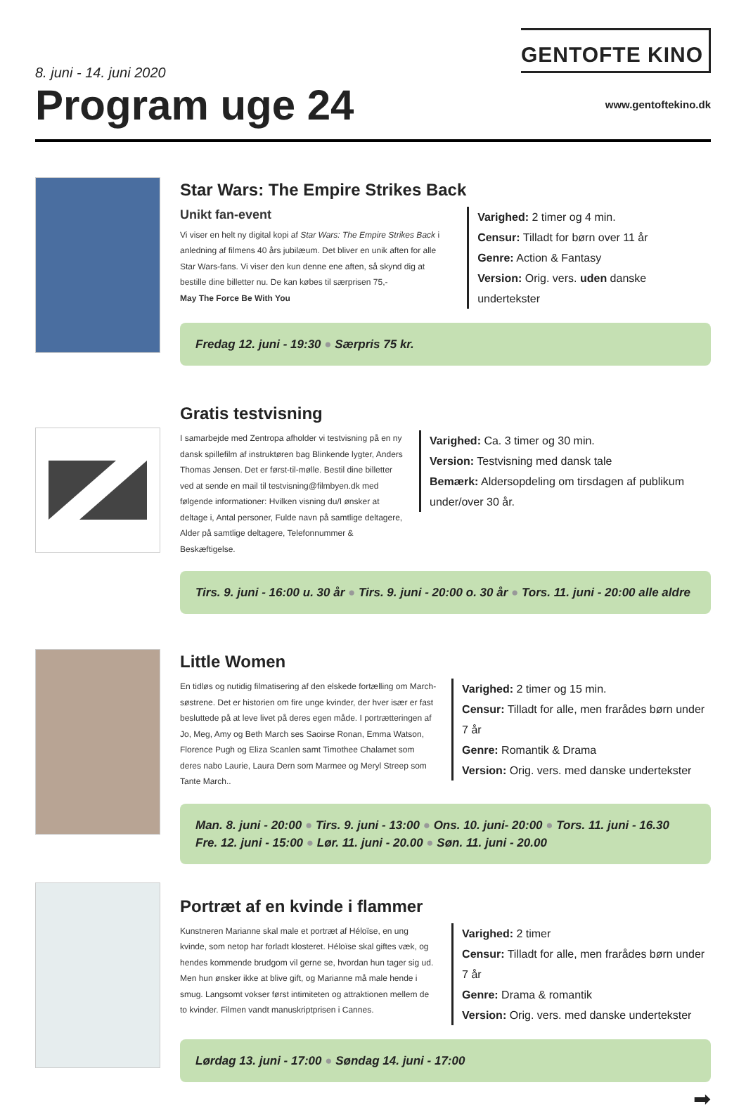8. juni - 14. juni 2020
Program uge 24
GENTOFTE KINO
www.gentoftekino.dk
Star Wars: The Empire Strikes Back
Unikt fan-event
Vi viser en helt ny digital kopi af Star Wars: The Empire Strikes Back i anledning af filmens 40 års jubilæum. Det bliver en unik aften for alle Star Wars-fans. Vi viser den kun denne ene aften, så skynd dig at bestille dine billetter nu. De kan købes til særprisen 75,-
May The Force Be With You
Varighed: 2 timer og 4 min.
Censur: Tilladt for børn over 11 år
Genre: Action & Fantasy
Version: Orig. vers. uden danske undertekster
Fredag 12. juni - 19:30 ● Særpris 75 kr.
Gratis testvisning
I samarbejde med Zentropa afholder vi testvisning på en ny dansk spillefilm af instruktøren bag Blinkende lygter, Anders Thomas Jensen. Det er først-til-mølle. Bestil dine billetter ved at sende en mail til testvisning@filmbyen.dk med følgende informationer: Hvilken visning du/I ønsker at deltage i, Antal personer, Fulde navn på samtlige deltagere, Alder på samtlige deltagere, Telefonnummer & Beskæftigelse.
Varighed: Ca. 3 timer og 30 min.
Version: Testvisning med dansk tale
Bemærk: Aldersopdeling om tirsdagen af publikum under/over 30 år.
Tirs. 9. juni - 16:00 u. 30 år ● Tirs. 9. juni - 20:00 o. 30 år ● Tors. 11. juni - 20:00 alle aldre
Little Women
En tidløs og nutidig filmatisering af den elskede fortælling om March-søstrene. Det er historien om fire unge kvinder, der hver især er fast besluttede på at leve livet på deres egen måde. I portrætteringen af Jo, Meg, Amy og Beth March ses Saoirse Ronan, Emma Watson, Florence Pugh og Eliza Scanlen samt Timothee Chalamet som deres nabo Laurie, Laura Dern som Marmee og Meryl Streep som Tante March..
Varighed: 2 timer og 15 min.
Censur: Tilladt for alle, men frarådes børn under 7 år
Genre: Romantik & Drama
Version: Orig. vers. med danske undertekster
Man. 8. juni - 20:00 ● Tirs. 9. juni - 13:00 ● Ons. 10. juni- 20:00 ● Tors. 11. juni - 16.30
Fre. 12. juni - 15:00 ● Lør. 11. juni - 20.00 ● Søn. 11. juni - 20.00
Portræt af en kvinde i flammer
Kunstneren Marianne skal male et portræt af Héloïse, en ung kvinde, som netop har forladt klosteret. Héloïse skal giftes væk, og hendes kommende brudgom vil gerne se, hvordan hun tager sig ud. Men hun ønsker ikke at blive gift, og Marianne må male hende i smug. Langsomt vokser først intimiteten og attraktionen mellem de to kvinder. Filmen vandt manuskriptprisen i Cannes.
Varighed: 2 timer
Censur: Tilladt for alle, men frarådes børn under 7 år
Genre: Drama & romantik
Version: Orig. vers. med danske undertekster
Lørdag 13. juni - 17:00 ● Søndag 14. juni - 17:00
➡